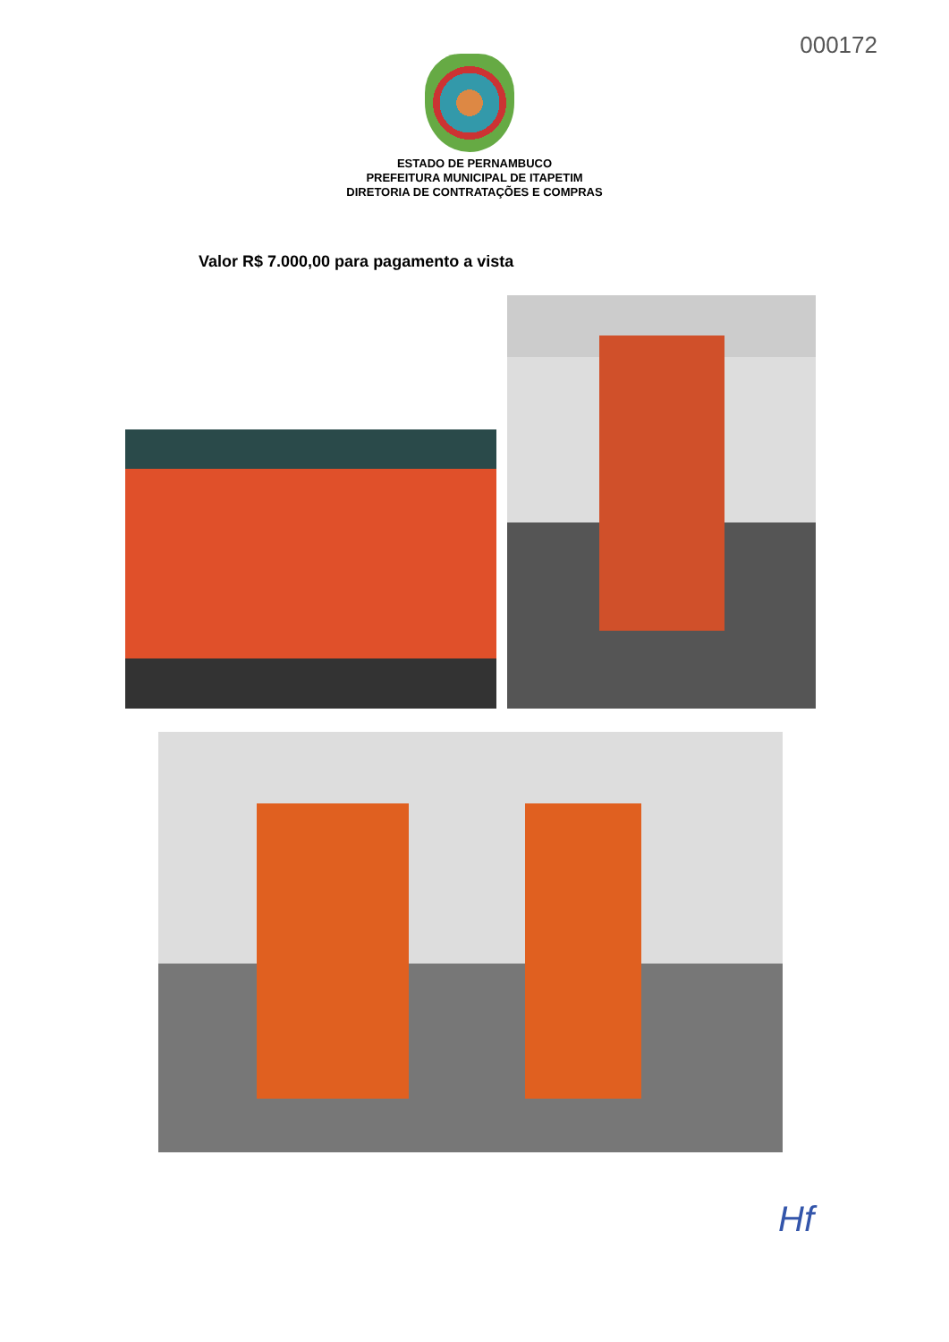000172
ESTADO DE PERNAMBUCO
PREFEITURA MUNICIPAL DE ITAPETIM
DIRETORIA DE CONTRATAÇÕES E COMPRAS
Valor R$ 7.000,00 para pagamento a vista
Hf